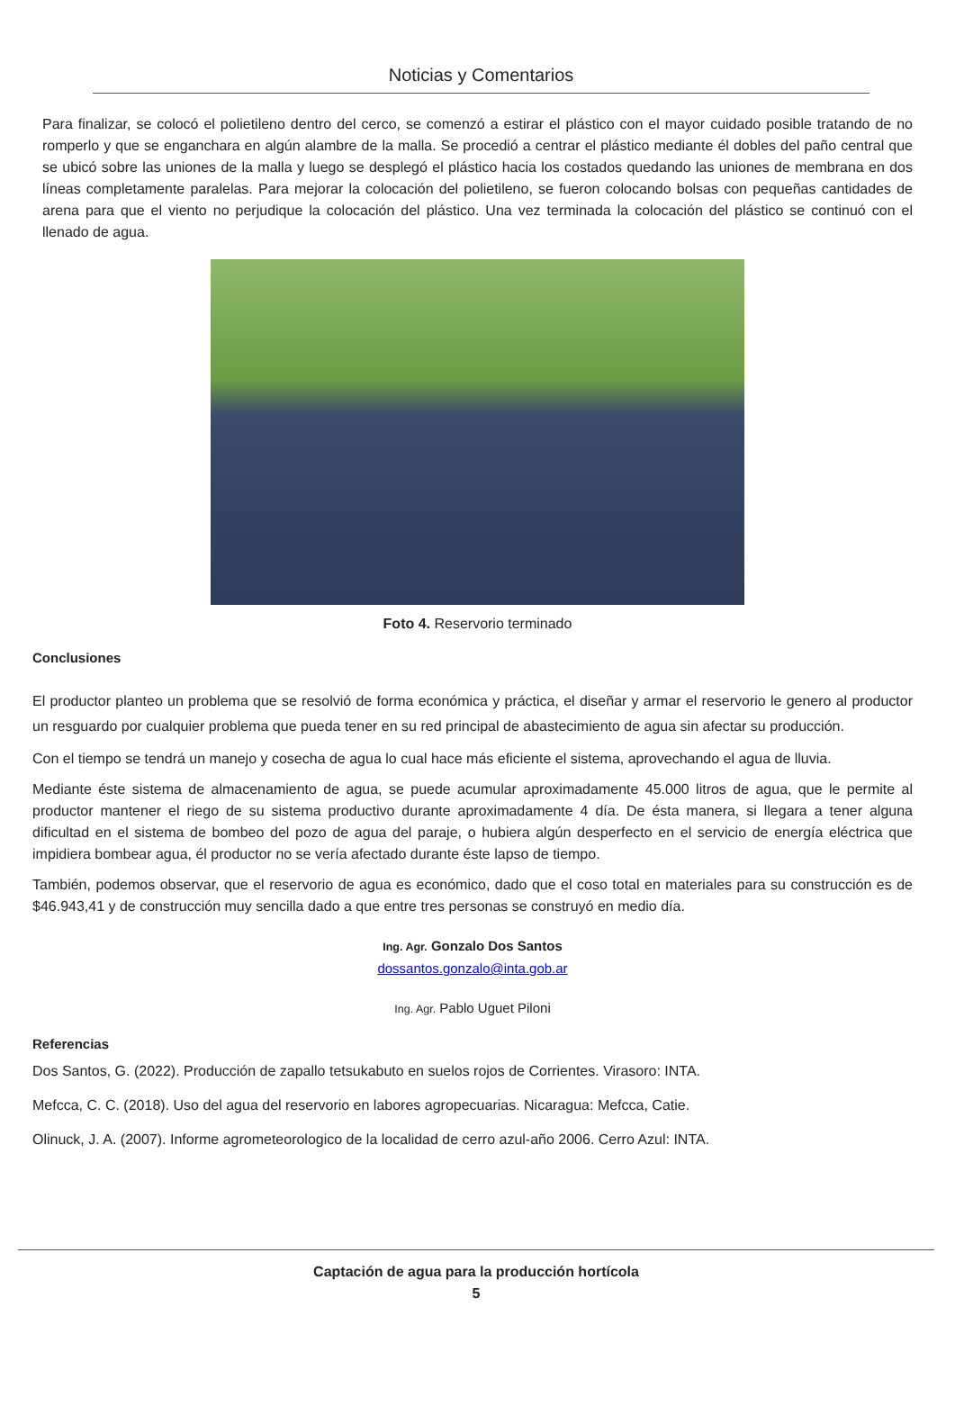Noticias y Comentarios
Para finalizar, se colocó el polietileno dentro del cerco, se comenzó a estirar el plástico con el mayor cuidado posible tratando de no romperlo y que se enganchara en algún alambre de la malla. Se procedió a centrar el plástico mediante él dobles del paño central que se ubicó sobre las uniones de la malla y luego se desplegó el plástico hacia los costados quedando las uniones de membrana en dos líneas completamente paralelas. Para mejorar la colocación del polietileno, se fueron colocando bolsas con pequeñas cantidades de arena para que el viento no perjudique la colocación del plástico. Una vez terminada la colocación del plástico se continuó con el llenado de agua.
Foto 4. Reservorio terminado
Conclusiones
El productor planteo un problema que se resolvió de forma económica y práctica, el diseñar y armar el reservorio le genero al productor un resguardo por cualquier problema que pueda tener en su red principal de abastecimiento de agua sin afectar su producción.
Con el tiempo se tendrá un manejo y cosecha de agua lo cual hace más eficiente el sistema, aprovechando el agua de lluvia.
Mediante éste sistema de almacenamiento de agua, se puede acumular aproximadamente 45.000 litros de agua, que le permite al productor mantener el riego de su sistema productivo durante aproximadamente 4 día. De ésta manera, si llegara a tener alguna dificultad en el sistema de bombeo del pozo de agua del paraje, o hubiera algún desperfecto en el servicio de energía eléctrica que impidiera bombear agua, él productor no se vería afectado durante éste lapso de tiempo.
También, podemos observar, que el reservorio de agua es económico, dado que el coso total en materiales para su construcción es de $46.943,41 y de construcción muy sencilla dado a que entre tres personas se construyó en medio día.
Ing. Agr. Gonzalo Dos Santos
dossantos.gonzalo@inta.gob.ar
Ing. Agr. Pablo Uguet Piloni
Referencias
Dos Santos, G. (2022). Producción de zapallo tetsukabuto en suelos rojos de Corrientes. Virasoro: INTA.
Mefcca, C. C. (2018). Uso del agua del reservorio en labores agropecuarias. Nicaragua: Mefcca, Catie.
Olinuck, J. A. (2007). Informe agrometeorologico de la localidad de cerro azul-año 2006. Cerro Azul: INTA.
Captación de agua para la producción hortícola
5